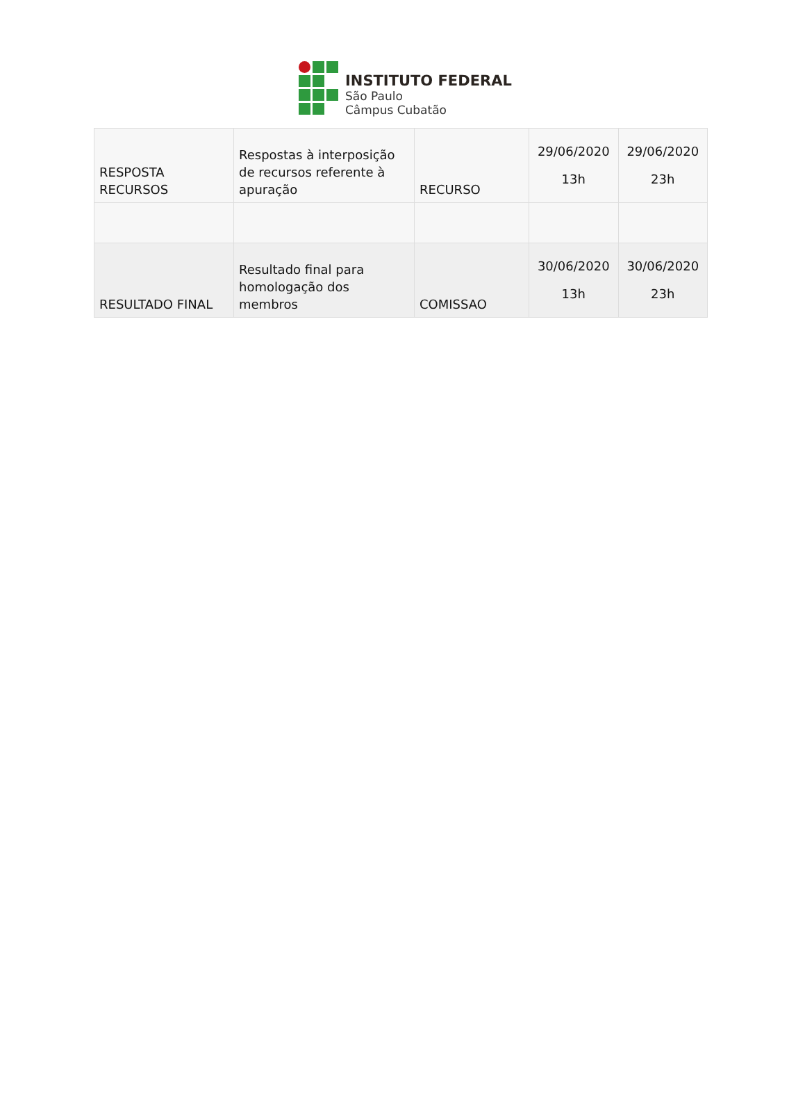INSTITUTO FEDERAL
São Paulo
Câmpus Cubatão
| RESPOSTA RECURSOS | Respostas à interposição de recursos referente à apuração | RECURSO | 29/06/2020 13h | 29/06/2020 23h |
| RESULTADO FINAL | Resultado final para homologação dos membros | COMISSAO | 30/06/2020 13h | 30/06/2020 23h |